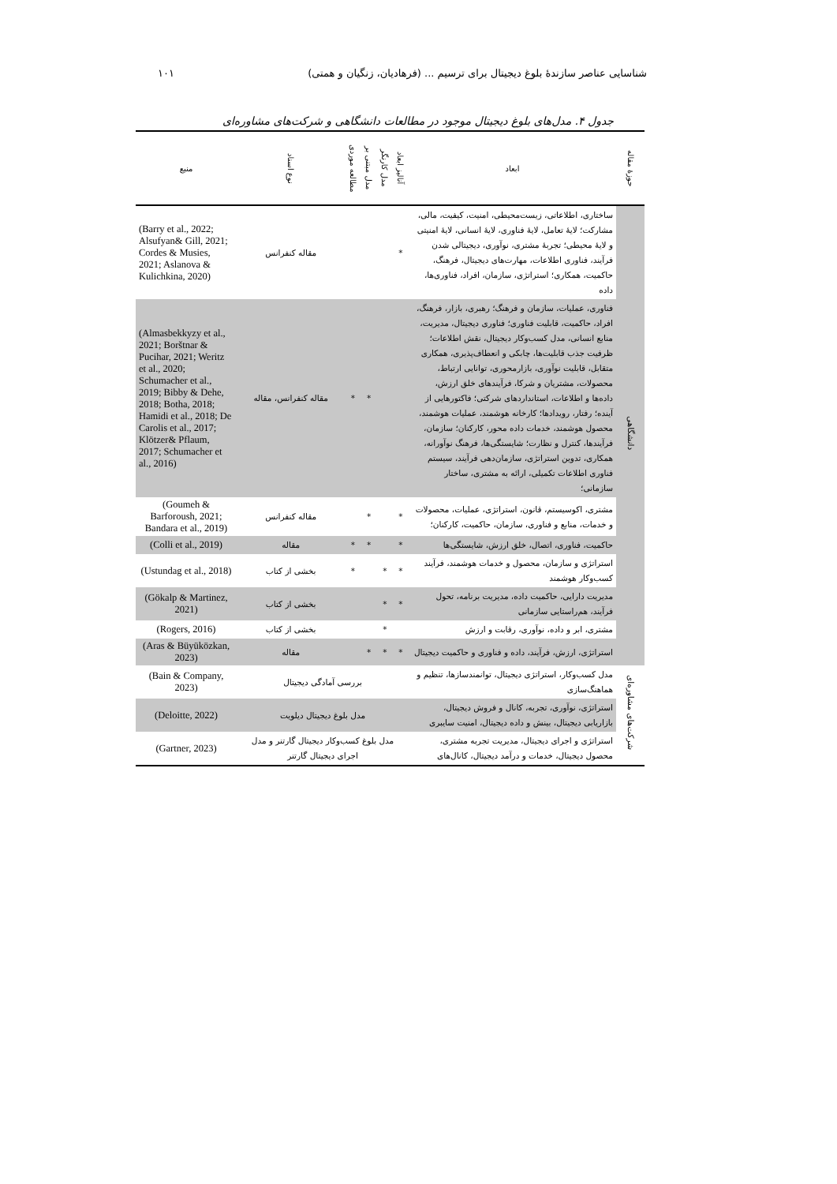شناسایی عناصر سازندۀ بلوغ دیجیتال برای ترسیم ... (فرهادیان، زنگیان و همتی) ۱۰۱
جدول ۴. مدل‌های بلوغ دیجیتال موجود در مطالعات دانشگاهی و شرکت‌های مشاوره‌ای
| حوزۀ مقاله | ابعاد | آنالیز ابعاد | مدل کارنگر | مدل مبتنی بر | مطالعه موردی | نوع اسناد | منبع |
| --- | --- | --- | --- | --- | --- | --- | --- |
| دانشگاهی | ساختاری، اطلاعاتی، زیست‌محیطی، امنیت، کیفیت، مالی، مشارکت؛ لایۀ تعامل، لایۀ فناوری، لایۀ انسانی، لایۀ امنیتی و لایۀ محیطی؛ تجربۀ مشتری، نوآوری، دیجیتالی شدن فرآیند، فناوری اطلاعات، مهارت‌های دیجیتال، فرهنگ، حاکمیت، همکاری؛ استراتژی، سازمان، افراد، فناوری‌ها، داده | * | | | | مقاله کنفرانس | (Barry et al., 2022; Alsufyan& Gill, 2021; Cordes & Musies, 2021; Aslanova & Kulichkina, 2020) |
| | فناوری، عملیات، سازمان و فرهنگ؛ رهبری، بازار، فرهنگ، افراد، حاکمیت، قابلیت فناوری؛ فناوری دیجیتال، مدیریت، منابع انسانی، مدل کسب‌وکار دیجیتال، نقش اطلاعات؛ ظرفیت جذب قابلیت‌ها، چابکی و انعطاف‌پذیری، همکاری متقابل، قابلیت نوآوری، بازارمحوری، توانایی ارتباط، محصولات، مشتریان و شرکا، فرآیندهای خلق ارزش، داده‌ها و اطلاعات، استانداردهای شرکتی؛ فاکتورهایی از آینده؛ رفتار، رویدادها؛ کارخانه هوشمند، عملیات هوشمند، محصول هوشمند، خدمات داده محور، کارکنان؛ سازمان، فرآیندها، کنترل و نظارت؛ شایستگی‌ها، فرهنگ نوآورانه، همکاری، تدوین استراتژی، سازمان‌دهی فرآیند، سیستم فناوری اطلاعات تکمیلی، ارائه به مشتری، ساختار سازمانی؛ | | | * | * | مقاله کنفرانس، مقاله | (Almasbekkyzy et al., 2021; Borštnar & Pucihar, 2021; Weritz et al., 2020; Schumacher et al., 2019; Bibby & Dehe, 2018; Botha, 2018; Hamidi et al., 2018; De Carolis et al., 2017; Klötzer& Pflaum, 2017; Schumacher et al., 2016) |
| | مشتری، اکوسیستم، قانون، استراتژی، عملیات، محصولات و خدمات، منابع و فناوری، سازمان، حاکمیت، کارکنان؛ | * | | * | | مقاله کنفرانس | (Goumeh & Barforoush, 2021; Bandara et al., 2019) |
| | حاکمیت، فناوری، اتصال، خلق ارزش، شایستگی‌ها | * | | * | * | مقاله | (Colli et al., 2019) |
| | استراتژی و سازمان، محصول و خدمات هوشمند، فرآیند کسب‌وکار هوشمند | * | * | | * | بخشی از کتاب | (Ustundag et al., 2018) |
| | مدیریت دارایی، حاکمیت داده، مدیریت برنامه، تحول فرآیند، هم‌راستایی سازمانی | * | * | | | بخشی از کتاب | (Gökalp & Martinez, 2021) |
| | مشتری، ابر و داده، نوآوری، رقابت و ارزش | | * | | | بخشی از کتاب | (Rogers, 2016) |
| | استراتژی، ارزش، فرآیند، داده و فناوری و حاکمیت دیجیتال | * | * | * | | مقاله | (Aras & Büyüközkan, 2023) |
| شرکت‌های مشاوره‌ای | مدل کسب‌وکار، استراتژی دیجیتال، توانمندسازها، تنظیم و هماهنگ‌سازی | بررسی آمادگی دیجیتال | | | | | (Bain & Company, 2023) |
| | استراتژی، نوآوری، تجربه، کانال و فروش دیجیتال، بازاریابی دیجیتال، بینش و داده دیجیتال، امنیت سایبری | مدل بلوغ دیجیتال دیلویت | | | | | (Deloitte, 2022) |
| | استراتژی و اجرای دیجیتال، مدیریت تجربه مشتری، محصول دیجیتال، خدمات و درآمد دیجیتال، کانال‌های | مدل بلوغ کسب‌وکار دیجیتال گارتنر و مدل اجرای دیجیتال گارتنر | | | | | (Gartner, 2023) |